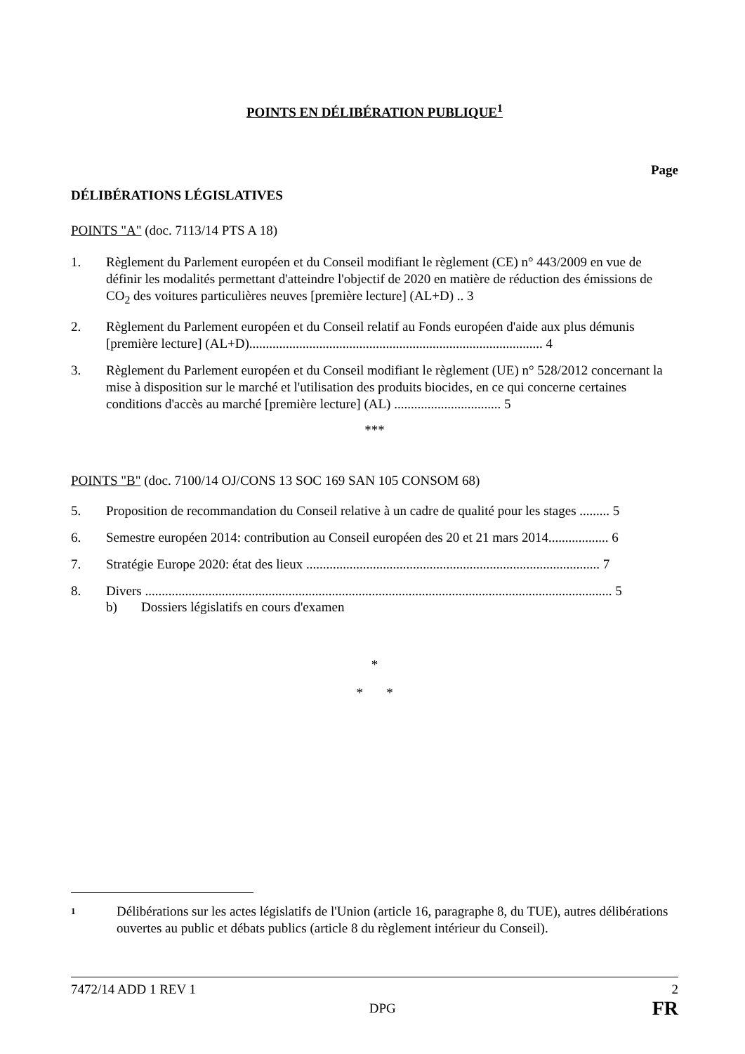POINTS EN DÉLIBÉRATION PUBLIQUE<sup>1</sup>
Page
DÉLIBÉRATIONS LÉGISLATIVES
POINTS "A" (doc. 7113/14 PTS A 18)
1. Règlement du Parlement européen et du Conseil modifiant le règlement (CE) n° 443/2009 en vue de définir les modalités permettant d'atteindre l'objectif de 2020 en matière de réduction des émissions de CO<sub>2</sub> des voitures particulières neuves [première lecture] (AL+D) .. 3
2. Règlement du Parlement européen et du Conseil relatif au Fonds européen d'aide aux plus démunis [première lecture] (AL+D)........................................................................................ 4
3. Règlement du Parlement européen et du Conseil modifiant le règlement (UE) n° 528/2012 concernant la mise à disposition sur le marché et l'utilisation des produits biocides, en ce qui concerne certaines conditions d'accès au marché [première lecture] (AL) ................................ 5
***
POINTS "B" (doc. 7100/14 OJ/CONS 13 SOC 169 SAN 105 CONSOM 68)
5. Proposition de recommandation du Conseil relative à un cadre de qualité pour les stages ......... 5
6. Semestre européen 2014: contribution au Conseil européen des 20 et 21 mars 2014.................. 6
7. Stratégie Europe 2020: état des lieux ........................................................................................ 7
8. Divers ............................................................................................................................................ 5
b) Dossiers législatifs en cours d'examen
*
* *
1
Délibérations sur les actes législatifs de l'Union (article 16, paragraphe 8, du TUE), autres délibérations ouvertes au public et débats publics (article 8 du règlement intérieur du Conseil).
7472/14 ADD 1 REV 1 2
DPG FR